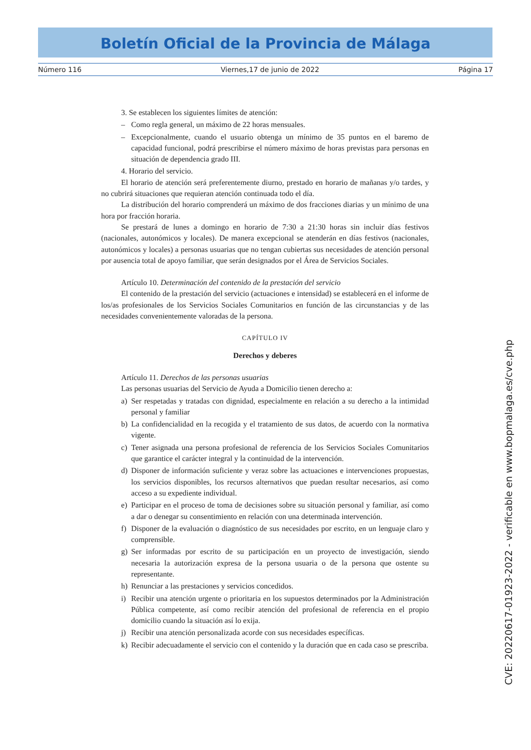Boletín Oficial de la Provincia de Málaga
Número 116 Viernes,17 de junio de 2022 Página 17
3. Se establecen los siguientes límites de atención:
– Como regla general, un máximo de 22 horas mensuales.
– Excepcionalmente, cuando el usuario obtenga un mínimo de 35 puntos en el baremo de capacidad funcional, podrá prescribirse el número máximo de horas previstas para personas en situación de dependencia grado III.
4. Horario del servicio.
El horario de atención será preferentemente diurno, prestado en horario de mañanas y/o tardes, y no cubrirá situaciones que requieran atención continuada todo el día.
La distribución del horario comprenderá un máximo de dos fracciones diarias y un mínimo de una hora por fracción horaria.
Se prestará de lunes a domingo en horario de 7:30 a 21:30 horas sin incluir días festivos (nacionales, autonómicos y locales). De manera excepcional se atenderán en días festivos (nacionales, autonómicos y locales) a personas usuarias que no tengan cubiertas sus necesidades de atención personal por ausencia total de apoyo familiar, que serán designados por el Área de Servicios Sociales.
Artículo 10. Determinación del contenido de la prestación del servicio
El contenido de la prestación del servicio (actuaciones e intensidad) se establecerá en el informe de los/as profesionales de los Servicios Sociales Comunitarios en función de las circunstancias y de las necesidades convenientemente valoradas de la persona.
CAPÍTULO IV
Derechos y deberes
Artículo 11. Derechos de las personas usuarias
Las personas usuarias del Servicio de Ayuda a Domicilio tienen derecho a:
a) Ser respetadas y tratadas con dignidad, especialmente en relación a su derecho a la intimidad personal y familiar
b) La confidencialidad en la recogida y el tratamiento de sus datos, de acuerdo con la normativa vigente.
c) Tener asignada una persona profesional de referencia de los Servicios Sociales Comunitarios que garantice el carácter integral y la continuidad de la intervención.
d) Disponer de información suficiente y veraz sobre las actuaciones e intervenciones propuestas, los servicios disponibles, los recursos alternativos que puedan resultar necesarios, así como acceso a su expediente individual.
e) Participar en el proceso de toma de decisiones sobre su situación personal y familiar, así como a dar o denegar su consentimiento en relación con una determinada intervención.
f) Disponer de la evaluación o diagnóstico de sus necesidades por escrito, en un lenguaje claro y comprensible.
g) Ser informadas por escrito de su participación en un proyecto de investigación, siendo necesaria la autorización expresa de la persona usuaria o de la persona que ostente su representante.
h) Renunciar a las prestaciones y servicios concedidos.
i) Recibir una atención urgente o prioritaria en los supuestos determinados por la Administración Pública competente, así como recibir atención del profesional de referencia en el propio domicilio cuando la situación así lo exija.
j) Recibir una atención personalizada acorde con sus necesidades específicas.
k) Recibir adecuadamente el servicio con el contenido y la duración que en cada caso se prescriba.
CVE: 20220617-01923-2022 - verificable en www.bopmalaga.es/cve.php